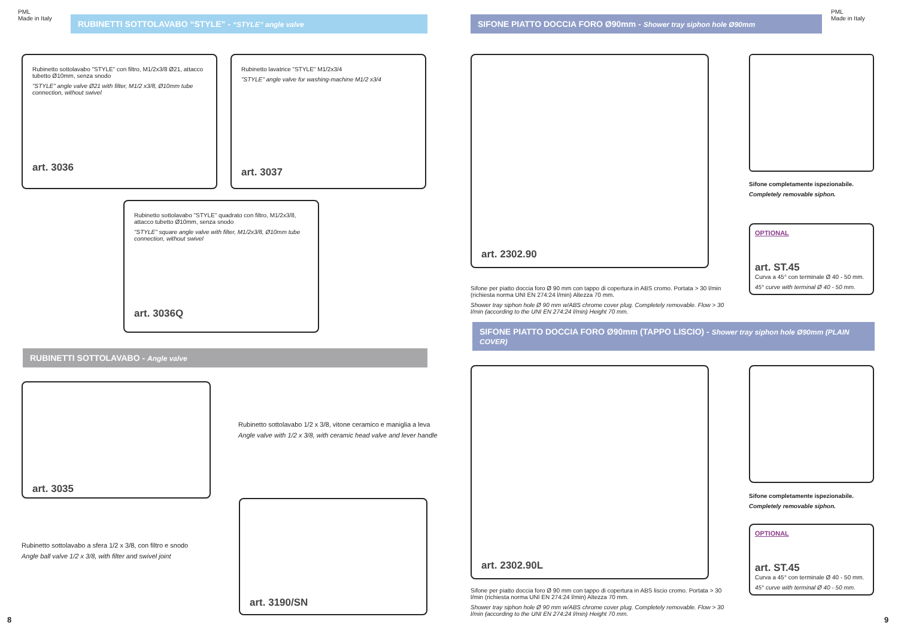PML
Made in Italy
RUBINETTI SOTTOLAVABO “STYLE” - “STYLE” angle valve
Rubinetto sottolavabo "STYLE" con filtro, M1/2x3/8 Ø21, attacco tubetto Ø10mm, senza snodo
"STYLE" angle valve Ø21 with filter, M1/2 x3/8, Ø10mm tube connection, without swivel
art. 3036
Rubinetto lavatrice "STYLE" M1/2x3/4
"STYLE" angle valve for washing-machine M1/2 x3/4
art. 3037
Rubinetto sottolavabo "STYLE" quadrato con filtro, M1/2x3/8, attacco tubetto Ø10mm, senza snodo
"STYLE" square angle valve with filter, M1/2x3/8, Ø10mm tube connection, without swivel
art. 3036Q
RUBINETTI SOTTOLAVABO - Angle valve
art. 3035
Rubinetto sottolavabo 1/2 x 3/8, vitone ceramico e maniglia a leva
Angle valve with 1/2 x 3/8, with ceramic head valve and lever handle
Rubinetto sottolavabo a sfera 1/2 x 3/8, con filtro e snodo
Angle ball valve 1/2 x 3/8, with filter and swivel joint
art. 3190/SN
8
SIFONE PIATTO DOCCIA FORO Ø90mm - Shower tray siphon hole Ø90mm
PML
Made in Italy
art. 2302.90
Sifone completamente ispezionabile.
Completely removable siphon.
OPTIONAL
art. ST.45
Curva a 45° con terminale Ø 40 - 50 mm.
45° curve with terminal Ø 40 - 50 mm.
Sifone per piatto doccia foro Ø 90 mm con tappo di copertura in ABS cromo. Portata > 30 l/min (richiesta norma UNI EN 274:24 l/min) Altezza 70 mm.
Shower tray siphon hole Ø 90 mm w/ABS chrome cover plug. Completely removable. Flow > 30 l/min (according to the UNI EN 274:24 l/min) Height 70 mm.
SIFONE PIATTO DOCCIA FORO Ø90mm (TAPPO LISCIO) - Shower tray siphon hole Ø90mm (PLAIN COVER)
art. 2302.90L
Sifone completamente ispezionabile.
Completely removable siphon.
OPTIONAL
art. ST.45
Curva a 45° con terminale Ø 40 - 50 mm.
45° curve with terminal Ø 40 - 50 mm.
Sifone per piatto doccia foro Ø 90 mm con tappo di copertura in ABS liscio cromo. Portata > 30 l/min (richiesta norma UNI EN 274:24 l/min) Altezza 70 mm.
Shower tray siphon hole Ø 90 mm w/ABS chrome cover plug. Completely removable. Flow > 30 l/min (according to the UNI EN 274:24 l/min) Height 70 mm.
9